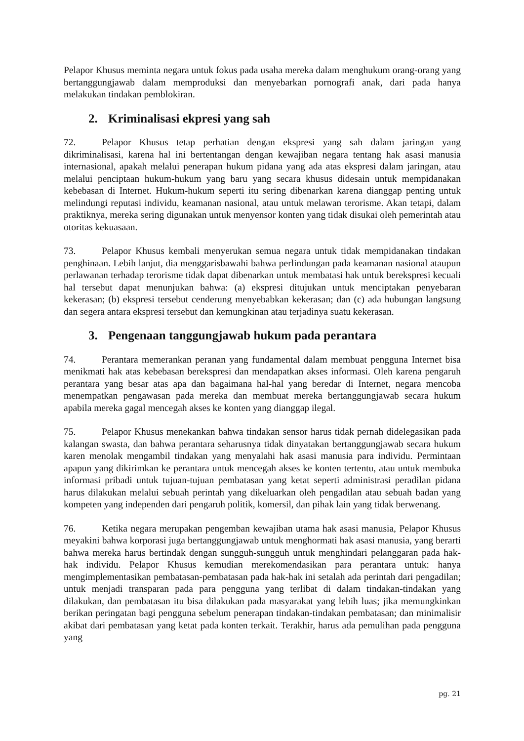Pelapor Khusus meminta negara untuk fokus pada usaha mereka dalam menghukum orang-orang yang bertanggungjawab dalam memproduksi dan menyebarkan pornografi anak, dari pada hanya melakukan tindakan pemblokiran.
2. Kriminalisasi ekpresi yang sah
72. Pelapor Khusus tetap perhatian dengan ekspresi yang sah dalam jaringan yang dikriminalisasi, karena hal ini bertentangan dengan kewajiban negara tentang hak asasi manusia internasional, apakah melalui penerapan hukum pidana yang ada atas ekspresi dalam jaringan, atau melalui penciptaan hukum-hukum yang baru yang secara khusus didesain untuk mempidanakan kebebasan di Internet. Hukum-hukum seperti itu sering dibenarkan karena dianggap penting untuk melindungi reputasi individu, keamanan nasional, atau untuk melawan terorisme. Akan tetapi, dalam praktiknya, mereka sering digunakan untuk menyensor konten yang tidak disukai oleh pemerintah atau otoritas kekuasaan.
73. Pelapor Khusus kembali menyerukan semua negara untuk tidak mempidanakan tindakan penghinaan. Lebih lanjut, dia menggarisbawahi bahwa perlindungan pada keamanan nasional ataupun perlawanan terhadap terorisme tidak dapat dibenarkan untuk membatasi hak untuk berekspresi kecuali hal tersebut dapat menunjukan bahwa: (a) ekspresi ditujukan untuk menciptakan penyebaran kekerasan; (b) ekspresi tersebut cenderung menyebabkan kekerasan; dan (c) ada hubungan langsung dan segera antara ekspresi tersebut dan kemungkinan atau terjadinya suatu kekerasan.
3. Pengenaan tanggungjawab hukum pada perantara
74. Perantara memerankan peranan yang fundamental dalam membuat pengguna Internet bisa menikmati hak atas kebebasan berekspresi dan mendapatkan akses informasi. Oleh karena pengaruh perantara yang besar atas apa dan bagaimana hal-hal yang beredar di Internet, negara mencoba menempatkan pengawasan pada mereka dan membuat mereka bertanggungjawab secara hukum apabila mereka gagal mencegah akses ke konten yang dianggap ilegal.
75. Pelapor Khusus menekankan bahwa tindakan sensor harus tidak pernah didelegasikan pada kalangan swasta, dan bahwa perantara seharusnya tidak dinyatakan bertanggungjawab secara hukum karen menolak mengambil tindakan yang menyalahi hak asasi manusia para individu. Permintaan apapun yang dikirimkan ke perantara untuk mencegah akses ke konten tertentu, atau untuk membuka informasi pribadi untuk tujuan-tujuan pembatasan yang ketat seperti administrasi peradilan pidana harus dilakukan melalui sebuah perintah yang dikeluarkan oleh pengadilan atau sebuah badan yang kompeten yang independen dari pengaruh politik, komersil, dan pihak lain yang tidak berwenang.
76. Ketika negara merupakan pengemban kewajiban utama hak asasi manusia, Pelapor Khusus meyakini bahwa korporasi juga bertanggungjawab untuk menghormati hak asasi manusia, yang berarti bahwa mereka harus bertindak dengan sungguh-sungguh untuk menghindari pelanggaran pada hak-hak individu. Pelapor Khusus kemudian merekomendasikan para perantara untuk: hanya mengimplementasikan pembatasan-pembatasan pada hak-hak ini setalah ada perintah dari pengadilan; untuk menjadi transparan pada para pengguna yang terlibat di dalam tindakan-tindakan yang dilakukan, dan pembatasan itu bisa dilakukan pada masyarakat yang lebih luas; jika memungkinkan berikan peringatan bagi pengguna sebelum penerapan tindakan-tindakan pembatasan; dan minimalisir akibat dari pembatasan yang ketat pada konten terkait. Terakhir, harus ada pemulihan pada pengguna yang
pg. 21